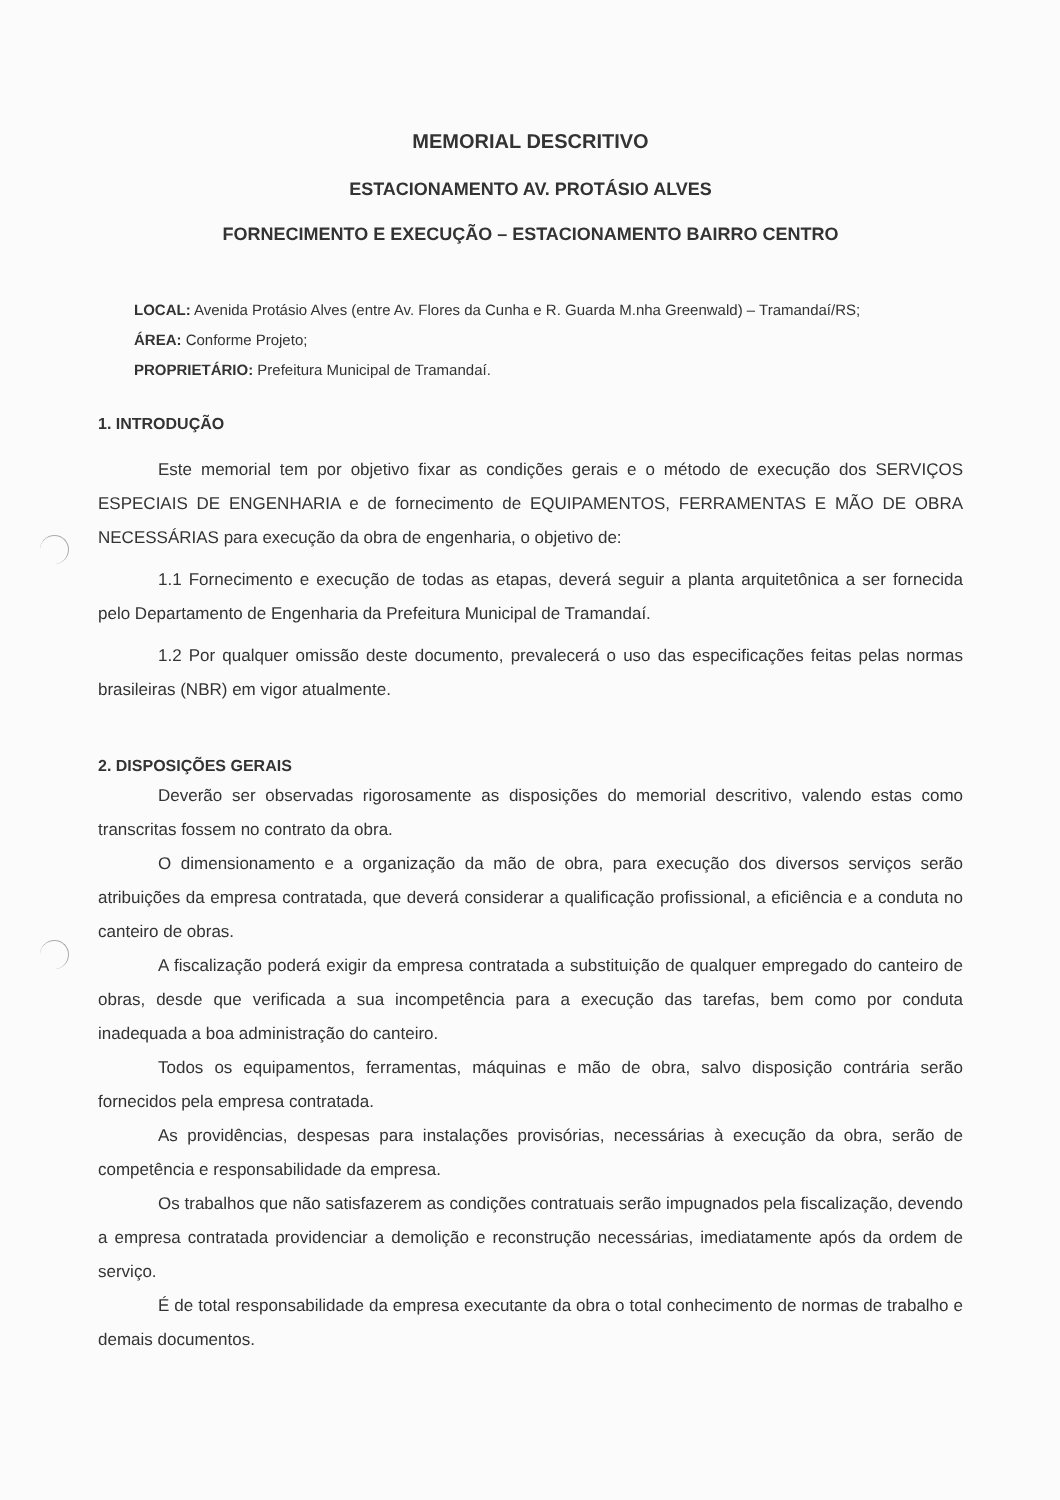MEMORIAL DESCRITIVO
ESTACIONAMENTO AV. PROTÁSIO ALVES
FORNECIMENTO E EXECUÇÃO – ESTACIONAMENTO BAIRRO CENTRO
LOCAL: Avenida Protásio Alves (entre Av. Flores da Cunha e R. Guarda M.nha Greenwald) – Tramandaí/RS;
ÁREA: Conforme Projeto;
PROPRIETÁRIO: Prefeitura Municipal de Tramandaí.
1. INTRODUÇÃO
Este memorial tem por objetivo fixar as condições gerais e o método de execução dos SERVIÇOS ESPECIAIS DE ENGENHARIA e de fornecimento de EQUIPAMENTOS, FERRAMENTAS E MÃO DE OBRA NECESSÁRIAS para execução da obra de engenharia, o objetivo de:
1.1 Fornecimento e execução de todas as etapas, deverá seguir a planta arquitetônica a ser fornecida pelo Departamento de Engenharia da Prefeitura Municipal de Tramandaí.
1.2 Por qualquer omissão deste documento, prevalecerá o uso das especificações feitas pelas normas brasileiras (NBR) em vigor atualmente.
2. DISPOSIÇÕES GERAIS
Deverão ser observadas rigorosamente as disposições do memorial descritivo, valendo estas como transcritas fossem no contrato da obra.
O dimensionamento e a organização da mão de obra, para execução dos diversos serviços serão atribuições da empresa contratada, que deverá considerar a qualificação profissional, a eficiência e a conduta no canteiro de obras.
A fiscalização poderá exigir da empresa contratada a substituição de qualquer empregado do canteiro de obras, desde que verificada a sua incompetência para a execução das tarefas, bem como por conduta inadequada a boa administração do canteiro.
Todos os equipamentos, ferramentas, máquinas e mão de obra, salvo disposição contrária serão fornecidos pela empresa contratada.
As providências, despesas para instalações provisórias, necessárias à execução da obra, serão de competência e responsabilidade da empresa.
Os trabalhos que não satisfazerem as condições contratuais serão impugnados pela fiscalização, devendo a empresa contratada providenciar a demolição e reconstrução necessárias, imediatamente após da ordem de serviço.
É de total responsabilidade da empresa executante da obra o total conhecimento de normas de trabalho e demais documentos.